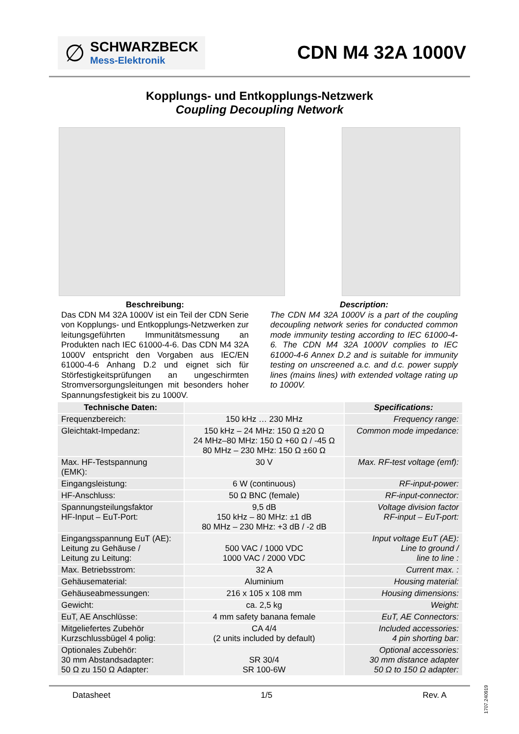∅
SCHWARZBECK
Mess-Elektronik
CDN M4 32A 1000V
Kopplungs- und Entkopplungs-Netzwerk
Coupling Decoupling Network
Beschreibung:
Das CDN M4 32A 1000V ist ein Teil der CDN Serie von Kopplungs- und Entkopplungs-Netzwerken zur leitungsgeführten Immunitätsmessung an Produkten nach IEC 61000-4-6. Das CDN M4 32A 1000V entspricht den Vorgaben aus IEC/EN 61000-4-6 Anhang D.2 und eignet sich für Störfestigkeitsprüfungen an ungeschirmten Stromversorgungsleitungen mit besonders hoher Spannungsfestigkeit bis zu 1000V.
Description:
The CDN M4 32A 1000V is a part of the coupling decoupling network series for conducted common mode immunity testing according to IEC 61000-4-6. The CDN M4 32A 1000V complies to IEC 61000-4-6 Annex D.2 and is suitable for immunity testing on unscreened a.c. and d.c. power supply lines (mains lines) with extended voltage rating up to 1000V.
| Technische Daten: | | Specifications: |
| --- | --- | --- |
| Frequenzbereich: | 150 kHz … 230 MHz | Frequency range: |
| Gleichtakt-Impedanz: | 150 kHz – 24 MHz: 150 Ω ±20 Ω 24 MHz–80 MHz: 150 Ω +60 Ω / -45 Ω 80 MHz – 230 MHz: 150 Ω ±60 Ω | Common mode impedance: |
| Max. HF-Testspannung (EMK): | 30 V | Max. RF-test voltage (emf): |
| Eingangsleistung: | 6 W (continuous) | RF-input-power: |
| HF-Anschluss: | 50 Ω BNC (female) | RF-input-connector: |
| Spannungsteilungsfaktor HF-Input – EuT-Port: | 9,5 dB 150 kHz – 80 MHz: ±1 dB 80 MHz – 230 MHz: +3 dB / -2 dB | Voltage division factor RF-input – EuT-port: |
| Eingangsspannung EuT (AE): Leitung zu Gehäuse / Leitung zu Leitung: | 500 VAC / 1000 VDC 1000 VAC / 2000 VDC | Input voltage EuT (AE): Line to ground / line to line : |
| Max. Betriebsstrom: | 32 A | Current max. : |
| Gehäusematerial: | Aluminium | Housing material: |
| Gehäuseabmessungen: | 216 x 105 x 108 mm | Housing dimensions: |
| Gewicht: | ca. 2,5 kg | Weight: |
| EuT, AE Anschlüsse: | 4 mm safety banana female | EuT, AE Connectors: |
| Mitgeliefertes Zubehör Kurzschlussbügel 4 polig: | CA 4/4 (2 units included by default) | Included accessories: 4 pin shorting bar: |
| Optionales Zubehör: 30 mm Abstandsadapter: 50 Ω zu 150 Ω Adapter: | SR 30/4 SR 100-6W | Optional accessories: 30 mm distance adapter 50 Ω to 150 Ω adapter: |
Datasheet 1/5 Rev. A
1707.240919